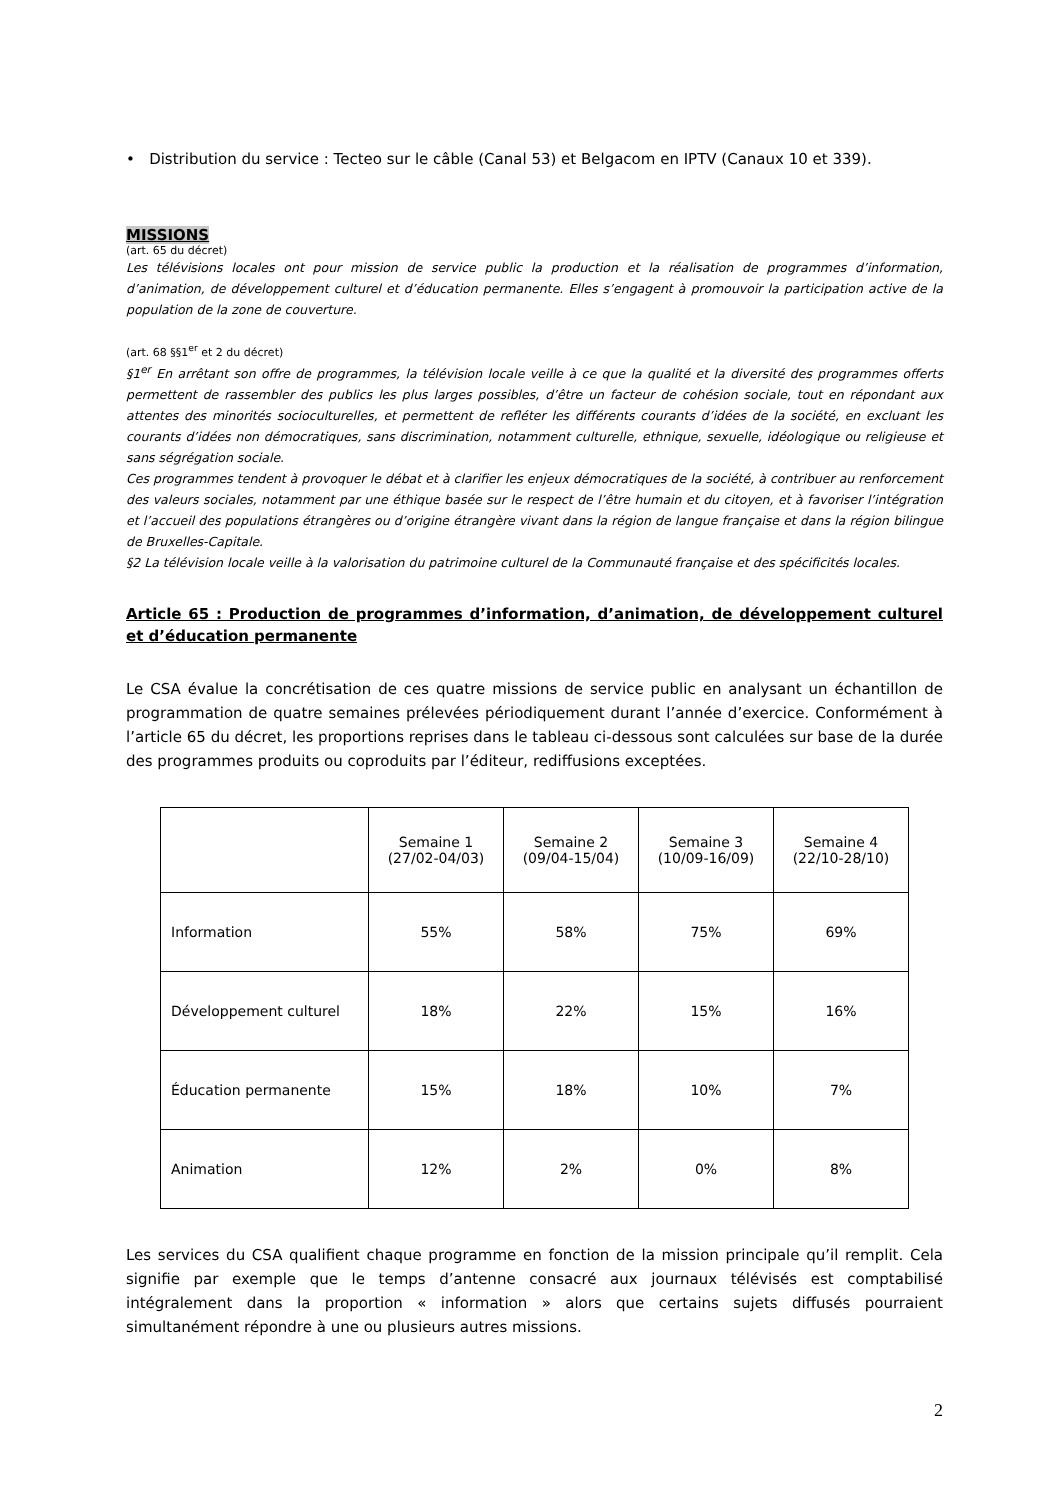• Distribution du service : Tecteo sur le câble (Canal 53) et Belgacom en IPTV (Canaux 10 et 339).
MISSIONS
(art. 65 du décret)
Les télévisions locales ont pour mission de service public la production et la réalisation de programmes d’information, d’animation, de développement culturel et d’éducation permanente. Elles s’engagent à promouvoir la participation active de la population de la zone de couverture.
(art. 68 §§1<sup>er</sup> et 2 du décret)
§1<sup>er</sup> En arrêtant son offre de programmes, la télévision locale veille à ce que la qualité et la diversité des programmes offerts permettent de rassembler des publics les plus larges possibles, d’être un facteur de cohésion sociale, tout en répondant aux attentes des minorités socioculturelles, et permettent de refléter les différents courants d’idées de la société, en excluant les courants d’idées non démocratiques, sans discrimination, notamment culturelle, ethnique, sexuelle, idéologique ou religieuse et sans ségrégation sociale.
Ces programmes tendent à provoquer le débat et à clarifier les enjeux démocratiques de la société, à contribuer au renforcement des valeurs sociales, notamment par une éthique basée sur le respect de l’être humain et du citoyen, et à favoriser l’intégration et l’accueil des populations étrangères ou d’origine étrangère vivant dans la région de langue française et dans la région bilingue de Bruxelles-Capitale.
§2 La télévision locale veille à la valorisation du patrimoine culturel de la Communauté française et des spécificités locales.
Article 65 : Production de programmes d’information, d’animation, de développement culturel et d’éducation permanente
Le CSA évalue la concrétisation de ces quatre missions de service public en analysant un échantillon de programmation de quatre semaines prélevées périodiquement durant l’année d’exercice. Conformément à l’article 65 du décret, les proportions reprises dans le tableau ci-dessous sont calculées sur base de la durée des programmes produits ou coproduits par l’éditeur, rediffusions exceptées.
| | Semaine 1 (27/02-04/03) | Semaine 2 (09/04-15/04) | Semaine 3 (10/09-16/09) | Semaine 4 (22/10-28/10) |
| Information | 55% | 58% | 75% | 69% |
| Développement culturel | 18% | 22% | 15% | 16% |
| Éducation permanente | 15% | 18% | 10% | 7% |
| Animation | 12% | 2% | 0% | 8% |
Les services du CSA qualifient chaque programme en fonction de la mission principale qu’il remplit. Cela signifie par exemple que le temps d’antenne consacré aux journaux télévisés est comptabilisé intégralement dans la proportion « information » alors que certains sujets diffusés pourraient simultanément répondre à une ou plusieurs autres missions.
2